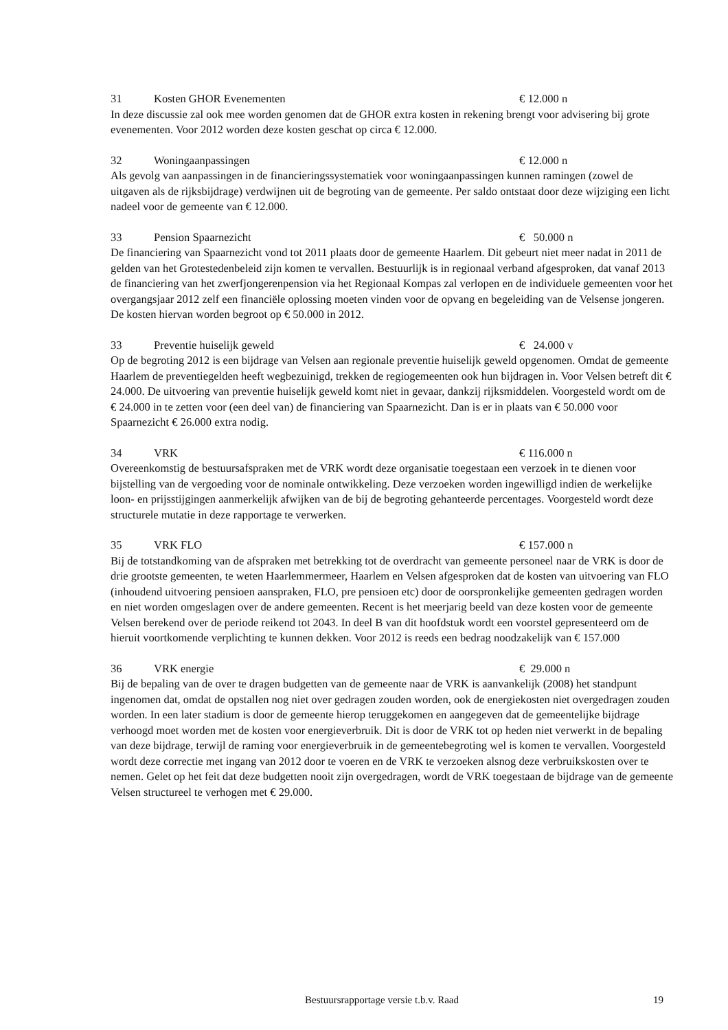31 Kosten GHOR Evenementen € 12.000 n
In deze discussie zal ook mee worden genomen dat de GHOR extra kosten in rekening brengt voor advisering bij grote evenementen. Voor 2012 worden deze kosten geschat op circa € 12.000.
32 Woningaanpassingen € 12.000 n
Als gevolg van aanpassingen in de financieringssystematiek voor woningaanpassingen kunnen ramingen (zowel de uitgaven als de rijksbijdrage) verdwijnen uit de begroting van de gemeente. Per saldo ontstaat door deze wijziging een licht nadeel voor de gemeente van € 12.000.
33 Pension Spaarnezicht € 50.000 n
De financiering van Spaarnezicht vond tot 2011 plaats door de gemeente Haarlem. Dit gebeurt niet meer nadat in 2011 de gelden van het Grotestedenbeleid zijn komen te vervallen. Bestuurlijk is in regionaal verband afgesproken, dat vanaf 2013 de financiering van het zwerfjongerenpension via het Regionaal Kompas zal verlopen en de individuele gemeenten voor het overgangsjaar 2012 zelf een financiële oplossing moeten vinden voor de opvang en begeleiding van de Velsense jongeren.
De kosten hiervan worden begroot op € 50.000 in 2012.
33 Preventie huiselijk geweld € 24.000 v
Op de begroting 2012 is een bijdrage van Velsen aan regionale preventie huiselijk geweld opgenomen. Omdat de gemeente Haarlem de preventiegelden heeft wegbezuinigd, trekken de regiogemeenten ook hun bijdragen in. Voor Velsen betreft dit € 24.000. De uitvoering van preventie huiselijk geweld komt niet in gevaar, dankzij rijksmiddelen. Voorgesteld wordt om de € 24.000 in te zetten voor (een deel van) de financiering van Spaarnezicht. Dan is er in plaats van € 50.000 voor Spaarnezicht € 26.000 extra nodig.
34 VRK € 116.000 n
Overeenkomstig de bestuursafspraken met de VRK wordt deze organisatie toegestaan een verzoek in te dienen voor bijstelling van de vergoeding voor de nominale ontwikkeling. Deze verzoeken worden ingewilligd indien de werkelijke loon- en prijsstijgingen aanmerkelijk afwijken van de bij de begroting gehanteerde percentages. Voorgesteld wordt deze structurele mutatie in deze rapportage te verwerken.
35 VRK FLO € 157.000 n
Bij de totstandkoming van de afspraken met betrekking tot de overdracht van gemeente personeel naar de VRK is door de drie grootste gemeenten, te weten Haarlemmermeer, Haarlem en Velsen afgesproken dat de kosten van uitvoering van FLO (inhoudend uitvoering pensioen aanspraken, FLO, pre pensioen etc) door de oorspronkelijke gemeenten gedragen worden en niet worden omgeslagen over de andere gemeenten. Recent is het meerjarig beeld van deze kosten voor de gemeente Velsen berekend over de periode reikend tot 2043. In deel B van dit hoofdstuk wordt een voorstel gepresenteerd om de hieruit voortkomende verplichting te kunnen dekken. Voor 2012 is reeds een bedrag noodzakelijk van € 157.000
36 VRK energie € 29.000 n
Bij de bepaling van de over te dragen budgetten van de gemeente naar de VRK is aanvankelijk (2008) het standpunt ingenomen dat, omdat de opstallen nog niet over gedragen zouden worden, ook de energiekosten niet overgedragen zouden worden. In een later stadium is door de gemeente hierop teruggekomen en aangegeven dat de gemeentelijke bijdrage verhoogd moet worden met de kosten voor energieverbruik. Dit is door de VRK tot op heden niet verwerkt in de bepaling van deze bijdrage, terwijl de raming voor energieverbruik in de gemeentebegroting wel is komen te vervallen. Voorgesteld wordt deze correctie met ingang van 2012 door te voeren en de VRK te verzoeken alsnog deze verbruikskosten over te nemen. Gelet op het feit dat deze budgetten nooit zijn overgedragen, wordt de VRK toegestaan de bijdrage van de gemeente Velsen structureel te verhogen met € 29.000.
Bestuursrapportage versie t.b.v. Raad 19